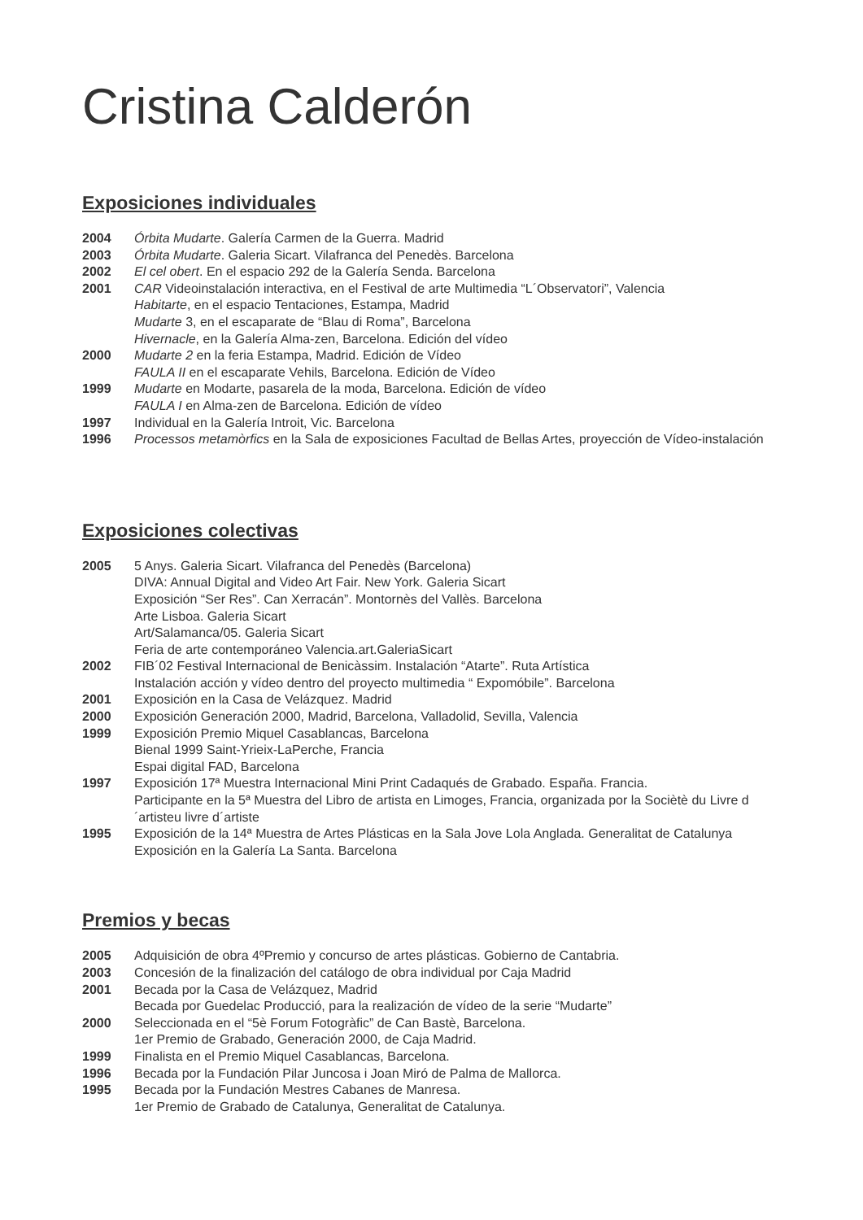Cristina Calderón
Exposiciones individuales
2004 Órbita Mudarte. Galería Carmen de la Guerra. Madrid
2003 Órbita Mudarte. Galeria Sicart. Vilafranca del Penedès. Barcelona
2002 El cel obert. En el espacio 292 de la Galería Senda. Barcelona
2001 CAR Videoinstalación interactiva, en el Festival de arte Multimedia “L´Observatori”, Valencia
Habitarte, en el espacio Tentaciones, Estampa, Madrid
Mudarte 3, en el escaparate de “Blau di Roma”, Barcelona
Hivernacle, en la Galería Alma-zen, Barcelona. Edición del vídeo
2000 Mudarte 2 en la feria Estampa, Madrid. Edición de Vídeo
FAULA II en el escaparate Vehils, Barcelona. Edición de Vídeo
1999 Mudarte en Modarte, pasarela de la moda, Barcelona. Edición de vídeo
FAULA I en Alma-zen de Barcelona. Edición de vídeo
1997 Individual en la Galería Introit, Vic. Barcelona
1996 Processos metamòrfics en la Sala de exposiciones Facultad de Bellas Artes, proyección de Vídeo-instalación
Exposiciones colectivas
2005 5 Anys. Galeria Sicart. Vilafranca del Penedès (Barcelona)
DIVA: Annual Digital and Video Art Fair. New York. Galeria Sicart
Exposición “Ser Res”. Can Xerracán”. Montornès del Vallès. Barcelona
Arte Lisboa. Galeria Sicart
Art/Salamanca/05. Galeria Sicart
Feria de arte contemporáneo Valencia.art.GaleriaSicart
2002 FIB´02 Festival Internacional de Benicàssim. Instalación “Atarte”. Ruta Artística
Instalación acción y vídeo dentro del proyecto multimedia “ Expomóbile”. Barcelona
2001 Exposición en la Casa de Velázquez. Madrid
2000 Exposición Generación 2000, Madrid, Barcelona, Valladolid, Sevilla, Valencia
1999 Exposición Premio Miquel Casablancas, Barcelona
Bienal 1999 Saint-Yrieix-LaPerche, Francia
Espai digital FAD, Barcelona
1997 Exposición 17ª Muestra Internacional Mini Print Cadaqués de Grabado. España. Francia.
Participante en la 5ª Muestra del Libro de artista en Limoges, Francia, organizada por la Sociètè du Livre d ´artisteu livre d´artiste
1995 Exposición de la 14ª Muestra de Artes Plásticas en la Sala Jove Lola Anglada. Generalitat de Catalunya
Exposición en la Galería La Santa. Barcelona
Premios y becas
2005 Adquisición de obra 4ºPremio y concurso de artes plásticas. Gobierno de Cantabria.
2003 Concesión de la finalización del catálogo de obra individual por Caja Madrid
2001 Becada por la Casa de Velázquez, Madrid
Becada por Guedelac Producció, para la realización de vídeo de la serie “Mudarte”
2000 Seleccionada en el “5è Forum Fotogràfic” de Can Bastè, Barcelona.
1er Premio de Grabado, Generación 2000, de Caja Madrid.
1999 Finalista en el Premio Miquel Casablancas, Barcelona.
1996 Becada por la Fundación Pilar Juncosa i Joan Miró de Palma de Mallorca.
1995 Becada por la Fundación Mestres Cabanes de Manresa.
1er Premio de Grabado de Catalunya, Generalitat de Catalunya.